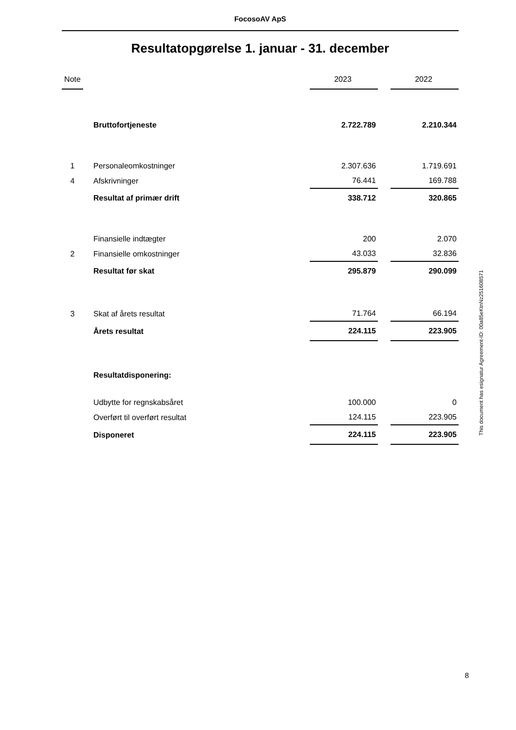FocosoAV ApS
Resultatopgørelse 1. januar - 31. december
| Note | | | 2023 | | 2022 |
| --- | --- | --- | --- | --- | --- |
| | | Bruttofortjeneste | 2.722.789 | | 2.210.344 |
| 1 | | Personaleomkostninger | 2.307.636 | | 1.719.691 |
| 4 | | Afskrivninger | 76.441 | | 169.788 |
| | | Resultat af primær drift | 338.712 | | 320.865 |
| | | Finansielle indtægter | 200 | | 2.070 |
| 2 | | Finansielle omkostninger | 43.033 | | 32.836 |
| | | Resultat før skat | 295.879 | | 290.099 |
| 3 | | Skat af årets resultat | 71.764 | | 66.194 |
| | | Årets resultat | 224.115 | | 223.905 |
| | | Resultatdisponering: | | | |
| | | Udbytte for regnskabsåret | 100.000 | | 0 |
| | | Overført til overført resultat | 124.115 | | 223.905 |
| | | Disponeret | 224.115 | | 223.905 |
This document has esignatur Agreement-ID: 00a85eKtnNz251608571
8